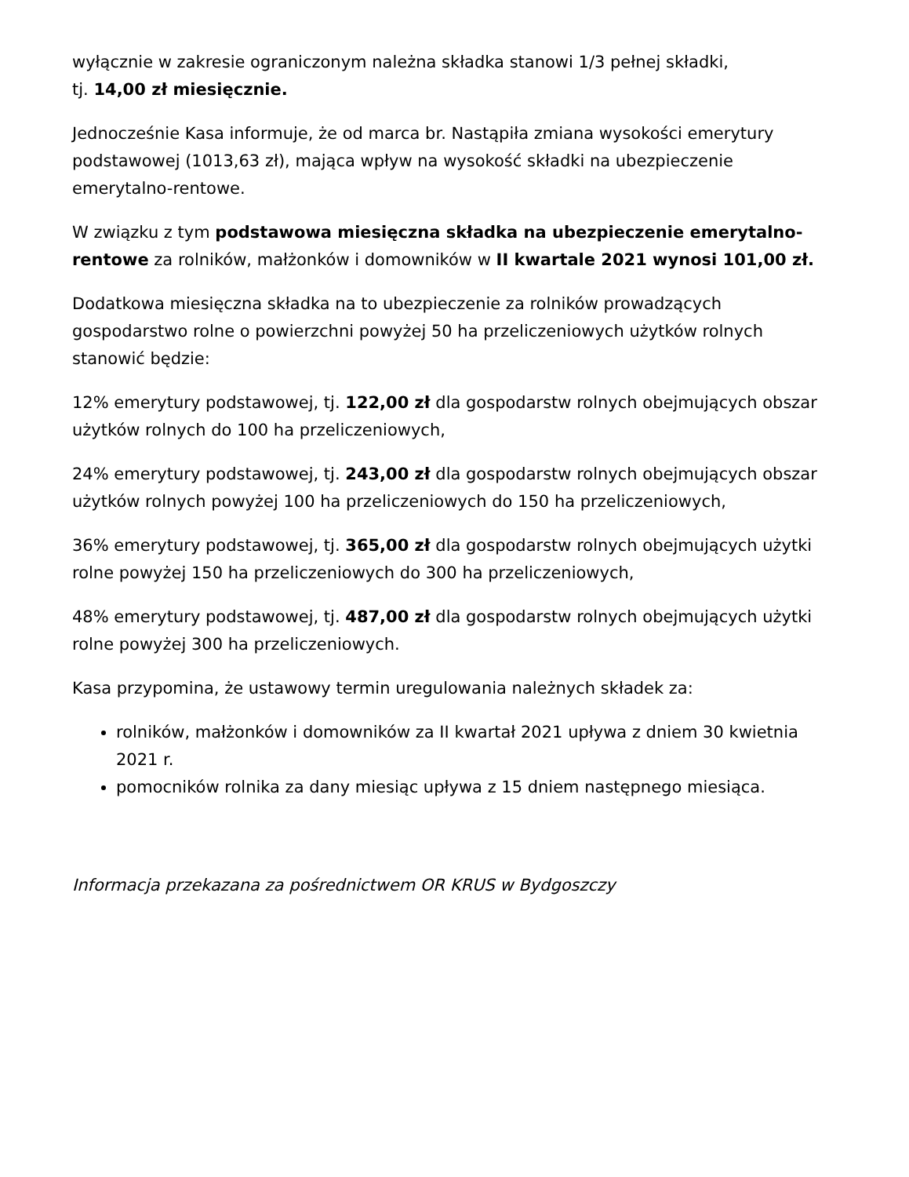wyłącznie w zakresie ograniczonym należna składka stanowi 1/3 pełnej składki,
tj. 14,00 zł miesięcznie.
Jednocześnie Kasa informuje, że od marca br. Nastąpiła zmiana wysokości emerytury podstawowej (1013,63 zł), mająca wpływ na wysokość składki na ubezpieczenie emerytalno-rentowe.
W związku z tym podstawowa miesięczna składka na ubezpieczenie emerytalno-rentowe za rolników, małżonków i domowników w II kwartale 2021 wynosi 101,00 zł.
Dodatkowa miesięczna składka na to ubezpieczenie za rolników prowadzących gospodarstwo rolne o powierzchni powyżej 50 ha przeliczeniowych użytków rolnych stanowić będzie:
12% emerytury podstawowej, tj. 122,00 zł dla gospodarstw rolnych obejmujących obszar użytków rolnych do 100 ha przeliczeniowych,
24% emerytury podstawowej, tj. 243,00 zł dla gospodarstw rolnych obejmujących obszar użytków rolnych powyżej 100 ha przeliczeniowych do 150 ha przeliczeniowych,
36% emerytury podstawowej, tj. 365,00 zł dla gospodarstw rolnych obejmujących użytki rolne powyżej 150 ha przeliczeniowych do 300 ha przeliczeniowych,
48% emerytury podstawowej, tj. 487,00 zł dla gospodarstw rolnych obejmujących użytki rolne powyżej 300 ha przeliczeniowych.
Kasa przypomina, że ustawowy termin uregulowania należnych składek za:
rolników, małżonków i domowników za II kwartał 2021 upływa z dniem 30 kwietnia 2021 r.
pomocników rolnika za dany miesiąc upływa z 15 dniem następnego miesiąca.
Informacja przekazana za pośrednictwem OR KRUS w Bydgoszczy